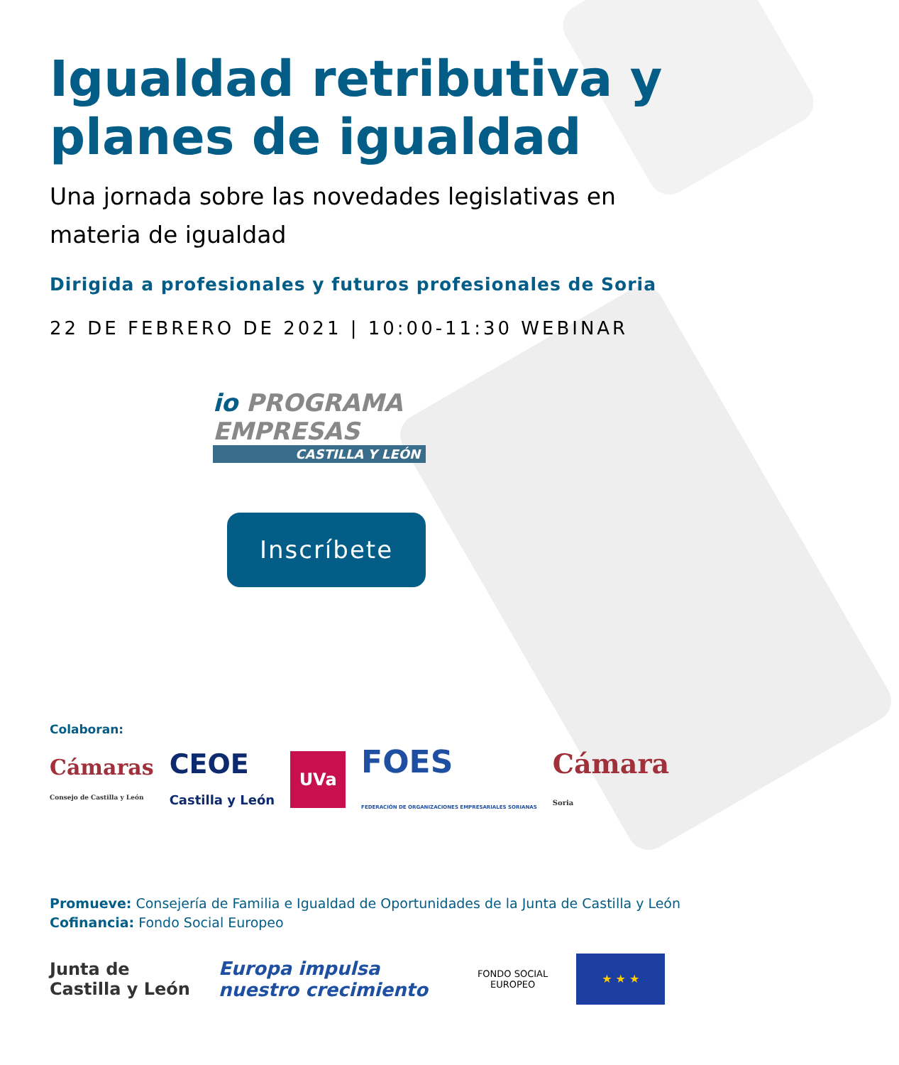Igualdad retributiva y
planes de igualdad
Una jornada sobre las novedades legislativas en materia de igualdad
Dirigida a profesionales y futuros profesionales de Soria
22 DE FEBRERO DE 2021 | 10:00-11:30 WEBINAR
io PROGRAMA EMPRESAS
CASTILLA Y LEÓN
Inscríbete
Colaboran:
Cámaras
Consejo de Castilla y León
CEOE
Castilla y León
UVa
FOES
FEDERACIÓN DE ORGANIZACIONES EMPRESARIALES SORIANAS
Cámara
Soria
Promueve: Consejería de Familia e Igualdad de Oportunidades de la Junta de Castilla y León
Cofinancia: Fondo Social Europeo
Junta de
Castilla y León
Europa impulsa
nuestro crecimiento
FONDO SOCIAL
EUROPEO
★ ★ ★